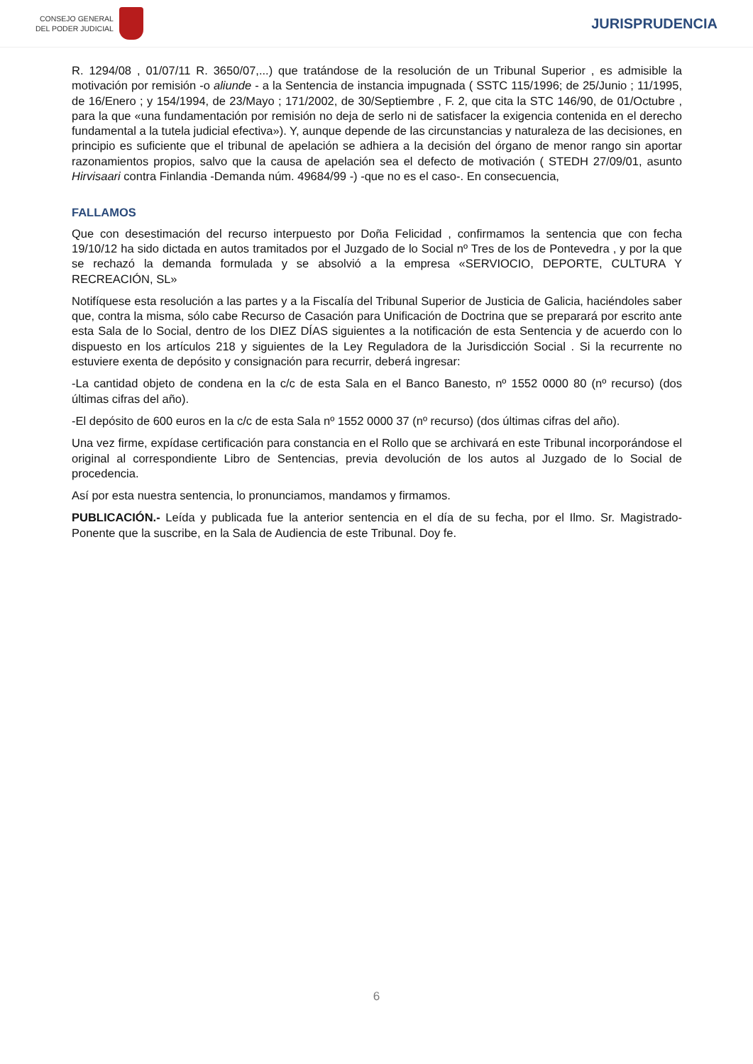CONSEJO GENERAL
DEL PODER JUDICIAL
JURISPRUDENCIA
R. 1294/08 , 01/07/11 R. 3650/07,...) que tratándose de la resolución de un Tribunal Superior , es admisible la motivación por remisión -o aliunde - a la Sentencia de instancia impugnada ( SSTC 115/1996; de 25/Junio ; 11/1995, de 16/Enero ; y 154/1994, de 23/Mayo ; 171/2002, de 30/Septiembre , F. 2, que cita la STC 146/90, de 01/Octubre , para la que «una fundamentación por remisión no deja de serlo ni de satisfacer la exigencia contenida en el derecho fundamental a la tutela judicial efectiva»). Y, aunque depende de las circunstancias y naturaleza de las decisiones, en principio es suficiente que el tribunal de apelación se adhiera a la decisión del órgano de menor rango sin aportar razonamientos propios, salvo que la causa de apelación sea el defecto de motivación ( STEDH 27/09/01, asunto Hirvisaari contra Finlandia -Demanda núm. 49684/99 -) -que no es el caso-. En consecuencia,
FALLAMOS
Que con desestimación del recurso interpuesto por Doña Felicidad , confirmamos la sentencia que con fecha 19/10/12 ha sido dictada en autos tramitados por el Juzgado de lo Social nº Tres de los de Pontevedra , y por la que se rechazó la demanda formulada y se absolvió a la empresa «SERVIOCIO, DEPORTE, CULTURA Y RECREACIÓN, SL»
Notifíquese esta resolución a las partes y a la Fiscalía del Tribunal Superior de Justicia de Galicia, haciéndoles saber que, contra la misma, sólo cabe Recurso de Casación para Unificación de Doctrina que se preparará por escrito ante esta Sala de lo Social, dentro de los DIEZ DÍAS siguientes a la notificación de esta Sentencia y de acuerdo con lo dispuesto en los artículos 218 y siguientes de la Ley Reguladora de la Jurisdicción Social . Si la recurrente no estuviere exenta de depósito y consignación para recurrir, deberá ingresar:
-La cantidad objeto de condena en la c/c de esta Sala en el Banco Banesto, nº 1552 0000 80 (nº recurso) (dos últimas cifras del año).
-El depósito de 600 euros en la c/c de esta Sala nº 1552 0000 37 (nº recurso) (dos últimas cifras del año).
Una vez firme, expídase certificación para constancia en el Rollo que se archivará en este Tribunal incorporándose el original al correspondiente Libro de Sentencias, previa devolución de los autos al Juzgado de lo Social de procedencia.
Así por esta nuestra sentencia, lo pronunciamos, mandamos y firmamos.
PUBLICACIÓN.- Leída y publicada fue la anterior sentencia en el día de su fecha, por el Ilmo. Sr. Magistrado-Ponente que la suscribe, en la Sala de Audiencia de este Tribunal. Doy fe.
6